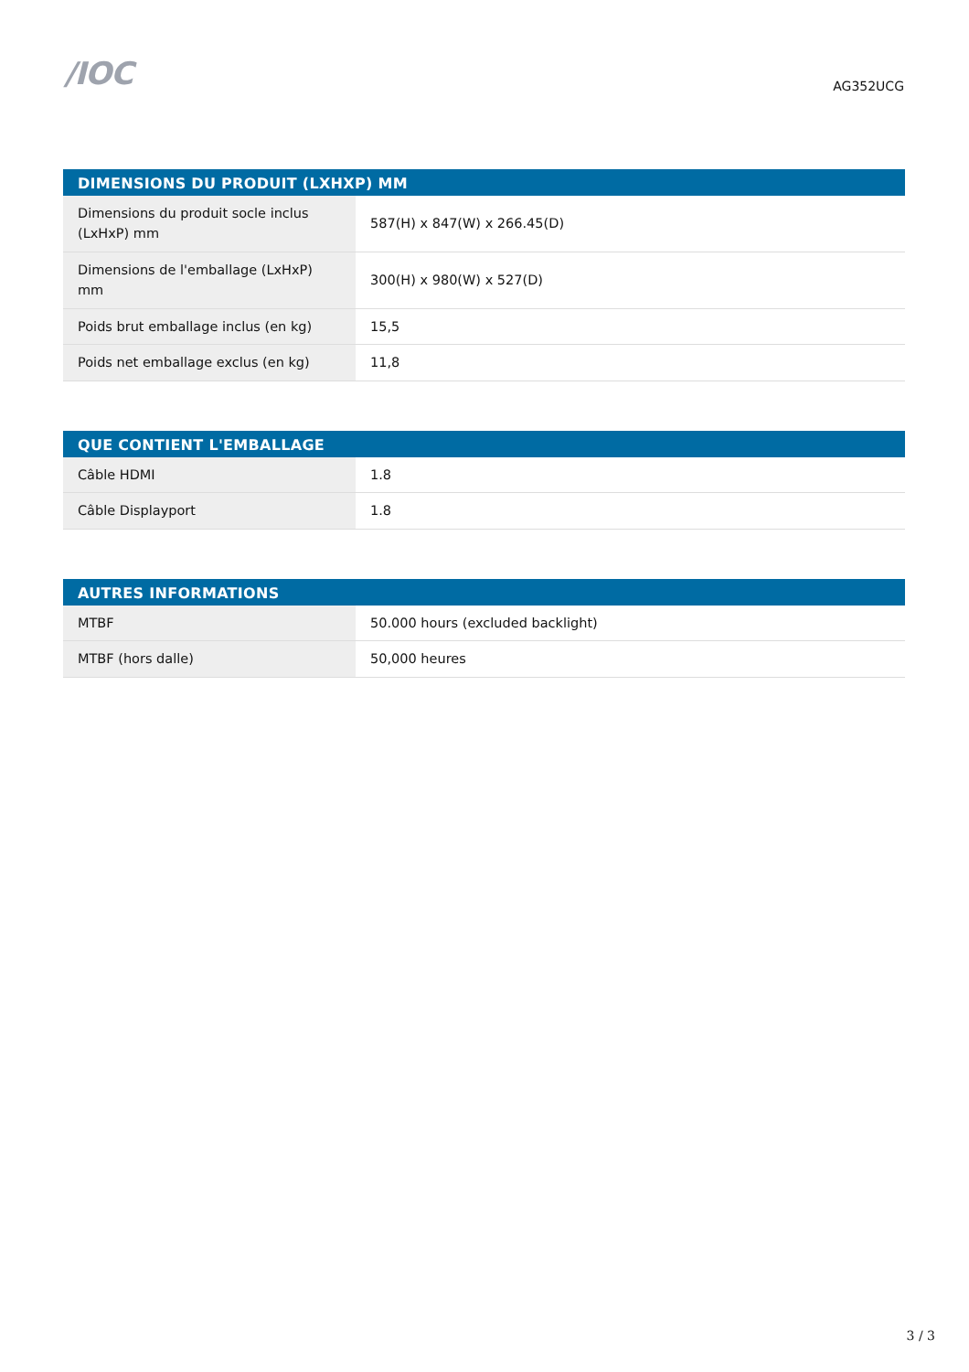/IOC
AG352UCG
| DIMENSIONS DU PRODUIT (LXHXP) MM | |
| --- | --- |
| Dimensions du produit socle inclus (LxHxP) mm | 587(H) x 847(W) x 266.45(D) |
| Dimensions de l'emballage (LxHxP) mm | 300(H) x 980(W) x 527(D) |
| Poids brut emballage inclus (en kg) | 15,5 |
| Poids net emballage exclus (en kg) | 11,8 |
| QUE CONTIENT L'EMBALLAGE | |
| --- | --- |
| Câble HDMI | 1.8 |
| Câble Displayport | 1.8 |
| AUTRES INFORMATIONS | |
| --- | --- |
| MTBF | 50.000 hours (excluded backlight) |
| MTBF (hors dalle) | 50,000 heures |
3 / 3